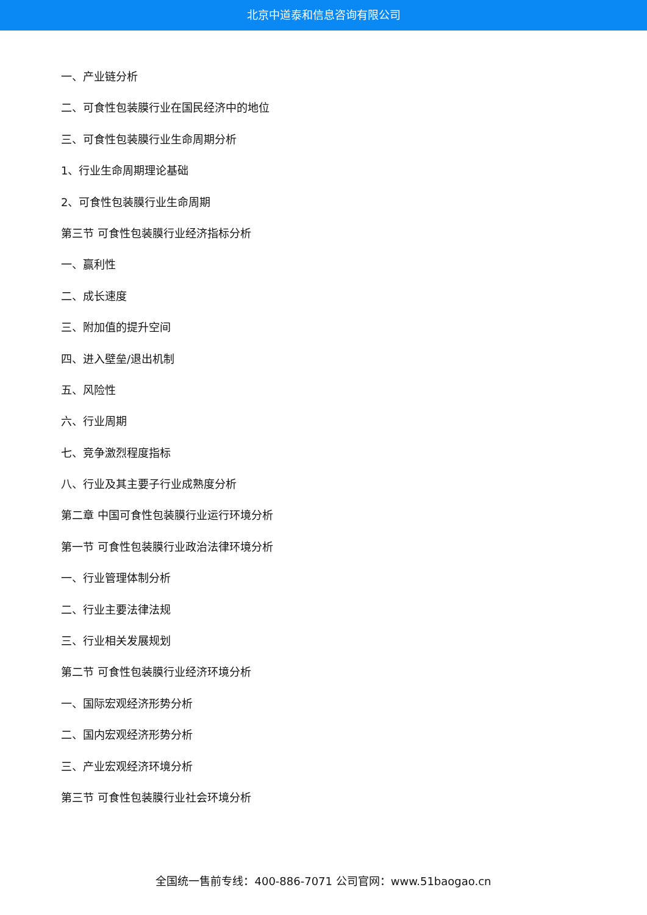北京中道泰和信息咨询有限公司
一、产业链分析
二、可食性包装膜行业在国民经济中的地位
三、可食性包装膜行业生命周期分析
1、行业生命周期理论基础
2、可食性包装膜行业生命周期
第三节 可食性包装膜行业经济指标分析
一、赢利性
二、成长速度
三、附加值的提升空间
四、进入壁垒/退出机制
五、风险性
六、行业周期
七、竞争激烈程度指标
八、行业及其主要子行业成熟度分析
第二章 中国可食性包装膜行业运行环境分析
第一节 可食性包装膜行业政治法律环境分析
一、行业管理体制分析
二、行业主要法律法规
三、行业相关发展规划
第二节 可食性包装膜行业经济环境分析
一、国际宏观经济形势分析
二、国内宏观经济形势分析
三、产业宏观经济环境分析
第三节 可食性包装膜行业社会环境分析
全国统一售前专线：400-886-7071 公司官网：www.51baogao.cn